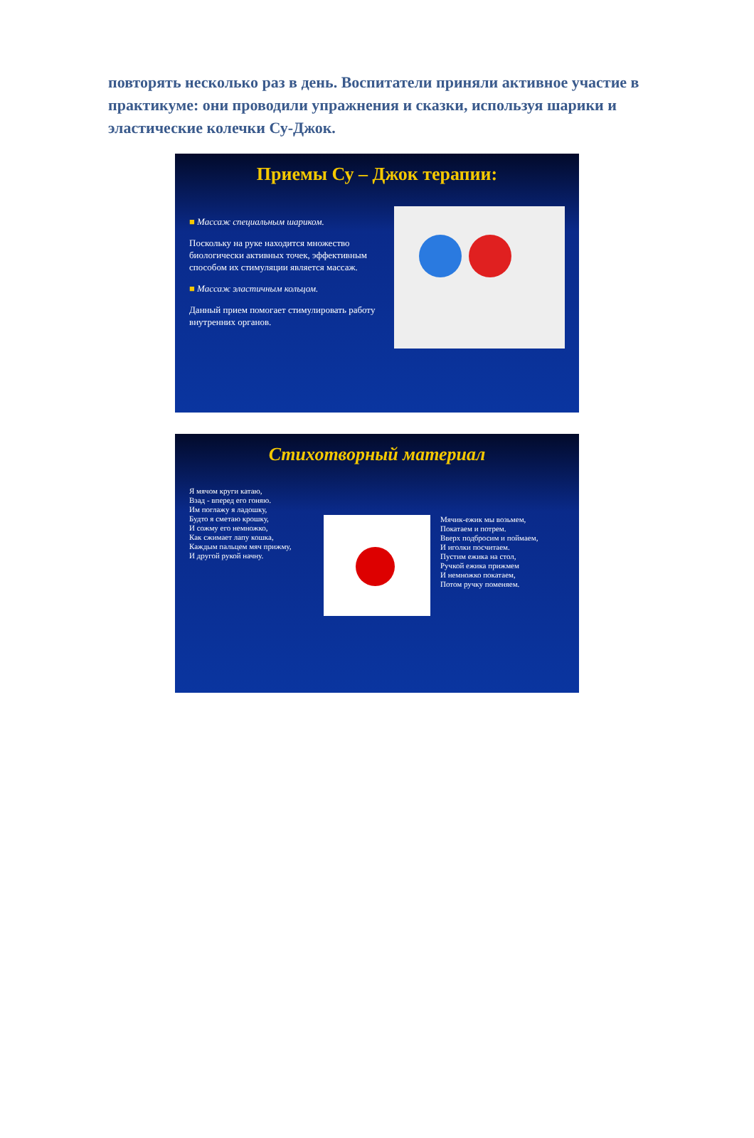повторять несколько раз в день. Воспитатели приняли активное участие в практикуме: они проводили упражнения и сказки, используя шарики и эластические колечки Су-Джок.
Приемы Су – Джок терапии:
■ Массаж специальным шариком.
Поскольку на руке находится множество биологически активных точек, эффективным способом их стимуляции является массаж.
■ Массаж эластичным кольцом.
Данный прием помогает стимулировать работу внутренних органов.
Стихотворный материал
Я мячом круги катаю,
Взад - вперед его гоняю.
Им поглажу я ладошку,
Будто я сметаю крошку,
И сожму его немножко,
Как сжимает лапу кошка,
Каждым пальцем мяч прижму,
И другой рукой начну.
Мячик-ежик мы возьмем,
Покатаем и потрем.
Вверх подбросим и поймаем,
И иголки посчитаем.
Пустим ежика на стол,
Ручкой ежика прижмем
И немножко покатаем,
Потом ручку поменяем.